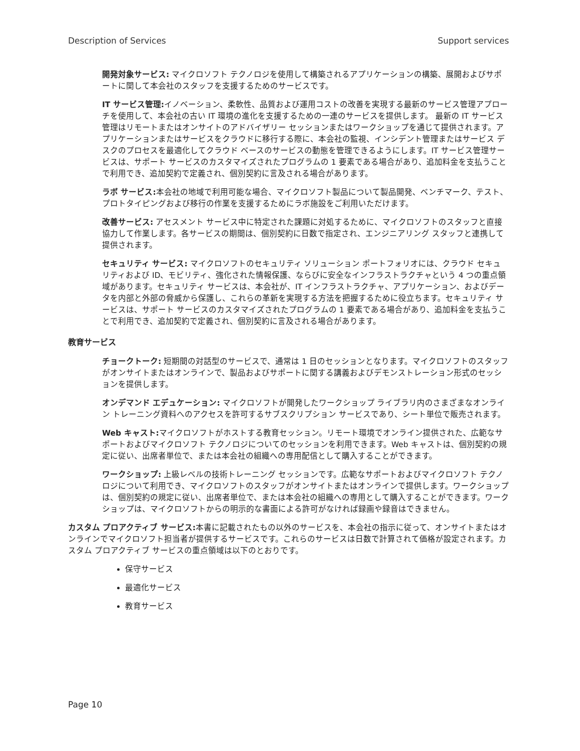Description of Services Support services
開発対象サービス: マイクロソフト テクノロジを使用して構築されるアプリケーションの構築、展開およびサポートに関して本会社のスタッフを支援するためのサービスです。
IT サービス管理: イノベーション、柔軟性、品質および運用コストの改善を実現する最新のサービス管理アプローチを使用して、本会社の古い IT 環境の進化を支援するための一連のサービスを提供します。 最新の IT サービス管理はリモートまたはオンサイトのアドバイザリー セッションまたはワークショップを通じて提供されます。アプリケーションまたはサービスをクラウドに移行する際に、本会社の監視、インシデント管理またはサービス デスクのプロセスを最適化してクラウド ベースのサービスの動態を管理できるようにします。IT サービス管理サービスは、サポート サービスのカスタマイズされたプログラムの 1 要素である場合があり、追加料金を支払うことで利用でき、追加契約で定義され、個別契約に言及される場合があります。
ラボ サービス: 本会社の地域で利用可能な場合、マイクロソフト製品について製品開発、ベンチマーク、テスト、プロトタイピングおよび移行の作業を支援するためにラボ施設をご利用いただけます。
改善サービス: アセスメント サービス中に特定された課題に対処するために、マイクロソフトのスタッフと直接協力して作業します。各サービスの期間は、個別契約に日数で指定され、エンジニアリング スタッフと連携して提供されます。
セキュリティ サービス: マイクロソフトのセキュリティ ソリューション ポートフォリオには、クラウド セキュリティおよび ID、モビリティ、強化された情報保護、ならびに安全なインフラストラクチャという 4 つの重点領域があります。セキュリティ サービスは、本会社が、IT インフラストラクチャ、アプリケーション、およびデータを内部と外部の脅威から保護し、これらの革新を実現する方法を把握するために役立ちます。セキュリティ サービスは、サポート サービスのカスタマイズされたプログラムの 1 要素である場合があり、追加料金を支払うことで利用でき、追加契約で定義され、個別契約に言及される場合があります。
教育サービス
チョークトーク: 短期間の対話型のサービスで、通常は 1 日のセッションとなります。マイクロソフトのスタッフがオンサイトまたはオンラインで、製品およびサポートに関する講義およびデモンストレーション形式のセッションを提供します。
オンデマンド エデュケーション: マイクロソフトが開発したワークショップ ライブラリ内のさまざまなオンライン トレーニング資料へのアクセスを許可するサブスクリプション サービスであり、シート単位で販売されます。
Web キャスト: マイクロソフトがホストする教育セッション。リモート環境でオンライン提供された、広範なサポートおよびマイクロソフト テクノロジについてのセッションを利用できます。Web キャストは、個別契約の規定に従い、出席者単位で、または本会社の組織への専用配信として購入することができます。
ワークショップ: 上級レベルの技術トレーニング セッションです。広範なサポートおよびマイクロソフト テクノロジについて利用でき、マイクロソフトのスタッフがオンサイトまたはオンラインで提供します。ワークショップは、個別契約の規定に従い、出席者単位で、または本会社の組織への専用として購入することができます。ワークショップは、マイクロソフトからの明示的な書面による許可がなければ録画や録音はできません。
カスタム プロアクティブ サービス: 本書に記載されたもの以外のサービスを、本会社の指示に従って、オンサイトまたはオンラインでマイクロソフト担当者が提供するサービスです。これらのサービスは日数で計算されて価格が設定されます。カスタム プロアクティブ サービスの重点領域は以下のとおりです。
保守サービス
最適化サービス
教育サービス
Page 10